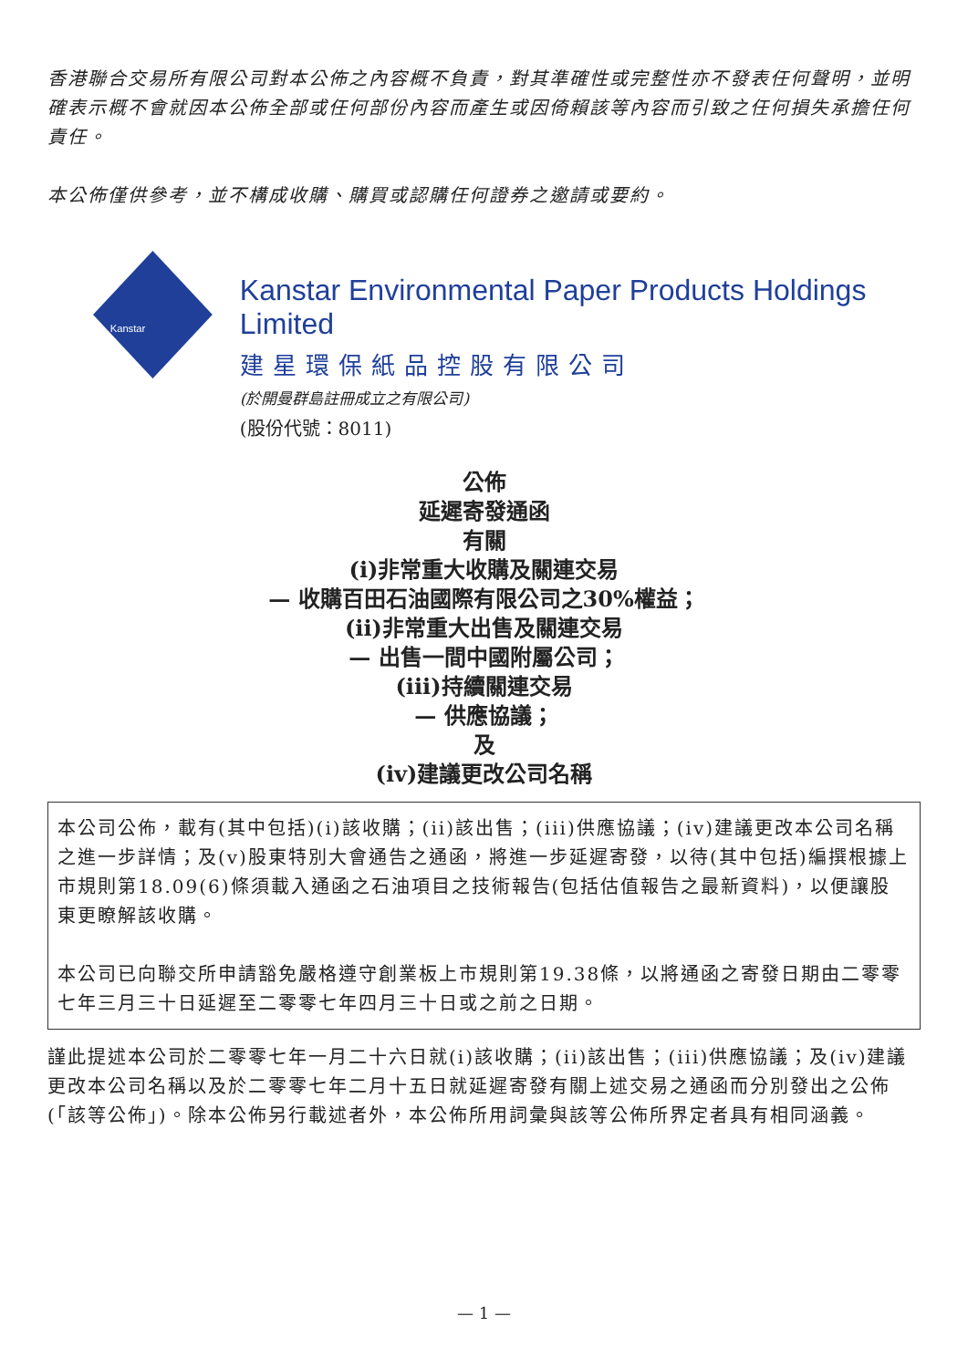香港聯合交易所有限公司對本公佈之內容概不負責，對其準確性或完整性亦不發表任何聲明，並明確表示概不會就因本公佈全部或任何部份內容而產生或因倚賴該等內容而引致之任何損失承擔任何責任。
本公佈僅供參考，並不構成收購、購買或認購任何證券之邀請或要約。
Kanstar
Kanstar Environmental Paper Products Holdings Limited
建星環保紙品控股有限公司
(於開曼群島註冊成立之有限公司)
(股份代號：8011)
公佈
延遲寄發通函
有關
(i)非常重大收購及關連交易
— 收購百田石油國際有限公司之30%權益；
(ii)非常重大出售及關連交易
— 出售一間中國附屬公司；
(iii)持續關連交易
— 供應協議；
及
(iv)建議更改公司名稱
本公司公佈，載有(其中包括)(i)該收購；(ii)該出售；(iii)供應協議；(iv)建議更改本公司名稱之進一步詳情；及(v)股東特別大會通告之通函，將進一步延遲寄發，以待(其中包括)編撰根據上市規則第18.09(6)條須載入通函之石油項目之技術報告(包括估值報告之最新資料)，以便讓股東更瞭解該收購。
本公司已向聯交所申請豁免嚴格遵守創業板上市規則第19.38條，以將通函之寄發日期由二零零七年三月三十日延遲至二零零七年四月三十日或之前之日期。
謹此提述本公司於二零零七年一月二十六日就(i)該收購；(ii)該出售；(iii)供應協議；及(iv)建議更改本公司名稱以及於二零零七年二月十五日就延遲寄發有關上述交易之通函而分別發出之公佈(「該等公佈」)。除本公佈另行載述者外，本公佈所用詞彙與該等公佈所界定者具有相同涵義。
— 1 —